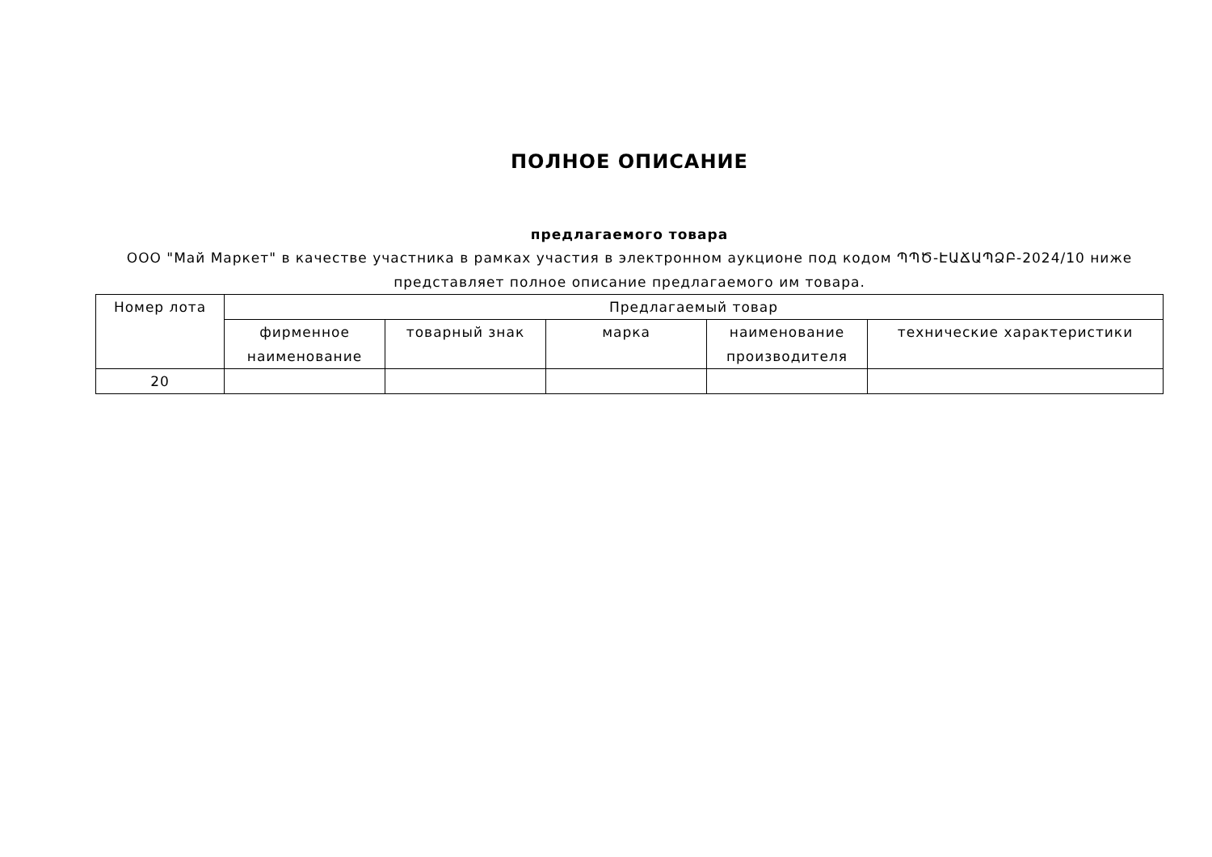ПОЛНОЕ ОПИСАНИЕ
предлагаемого товара
ООО "Май Маркет" в качестве участника в рамках участия в электронном аукционе под кодом ՊՊԾ-ԷԱՃԱՊՁԲ-2024/10 ниже представляет полное описание предлагаемого им товара.
| Номер лота | Предлагаемый товар | | | | |
| --- | --- | --- | --- | --- | --- |
| | фирменное наименование | товарный знак | марка | наименование производителя | технические характеристики |
| 20 | | | | | |